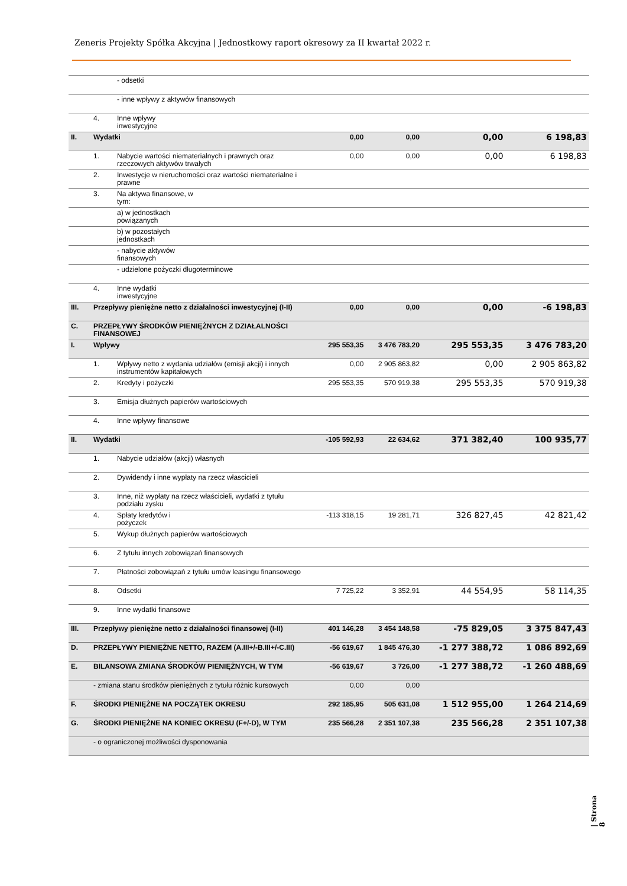Zeneris Projekty Spółka Akcyjna | Jednostkowy raport okresowy za II kwartał 2022 r.
| | | - odsetki | | | | |
| | | - inne wpływy z aktywów finansowych | | | | |
| | 4. | Inne wpływy inwestycyjne | | | | |
| II. | Wydatki | | 0,00 | 0,00 | 0,00 | 6 198,83 |
| | 1. | Nabycie wartości niematerialnych i prawnych oraz rzeczowych aktywów trwałych | 0,00 | 0,00 | 0,00 | 6 198,83 |
| | 2. | Inwestycje w nieruchomości oraz wartości niematerialne i prawne | | | | |
| | 3. | Na aktywa finansowe, w tym: | | | | |
| | | a) w jednostkach powiązanych | | | | |
| | | b) w pozostałych jednostkach | | | | |
| | | - nabycie aktywów finansowych | | | | |
| | | - udzielone pożyczki długoterminowe | | | | |
| | 4. | Inne wydatki inwestycyjne | | | | |
| III. | Przepływy pieniężne netto z działalności inwestycyjnej (I-II) | | 0,00 | 0,00 | 0,00 | -6 198,83 |
| C. | PRZEPŁYWY ŚRODKÓW PIENIĘŻNYCH Z DZIAŁALNOŚCI FINANSOWEJ | | | | | |
| I. | Wpływy | | 295 553,35 | 3 476 783,20 | 295 553,35 | 3 476 783,20 |
| | 1. | Wpływy netto z wydania udziałów (emisji akcji) i innych instrumentów kapitałowych | 0,00 | 2 905 863,82 | 0,00 | 2 905 863,82 |
| | 2. | Kredyty i pożyczki | 295 553,35 | 570 919,38 | 295 553,35 | 570 919,38 |
| | 3. | Emisja dłużnych papierów wartościowych | | | | |
| | 4. | Inne wpływy finansowe | | | | |
| II. | Wydatki | | -105 592,93 | 22 634,62 | 371 382,40 | 100 935,77 |
| | 1. | Nabycie udziałów (akcji) własnych | | | | |
| | 2. | Dywidendy i inne wypłaty na rzecz włascicieli | | | | |
| | 3. | Inne, niż wypłaty na rzecz właścicieli, wydatki z tytułu podziału zysku | | | | |
| | 4. | Spłaty kredytów i pożyczek | -113 318,15 | 19 281,71 | 326 827,45 | 42 821,42 |
| | 5. | Wykup dłużnych papierów wartościowych | | | | |
| | 6. | Z tytułu innych zobowiązań finansowych | | | | |
| | 7. | Płatności zobowiązań z tytułu umów leasingu finansowego | | | | |
| | 8. | Odsetki | 7 725,22 | 3 352,91 | 44 554,95 | 58 114,35 |
| | 9. | Inne wydatki finansowe | | | | |
| III. | Przepływy pieniężne netto z działalności finansowej (I-II) | | 401 146,28 | 3 454 148,58 | -75 829,05 | 3 375 847,43 |
| D. | PRZEPŁYWY PIENIĘŻNE NETTO, RAZEM (A.III+/-B.III+/-C.III) | | -56 619,67 | 1 845 476,30 | -1 277 388,72 | 1 086 892,69 |
| E. | BILANSOWA ZMIANA ŚRODKÓW PIENIĘŻNYCH, W TYM | | -56 619,67 | 3 726,00 | -1 277 388,72 | -1 260 488,69 |
| | - zmiana stanu środków pieniężnych z tytułu różnic kursowych | | 0,00 | 0,00 | | |
| F. | ŚRODKI PIENIĘŻNE NA POCZĄTEK OKRESU | | 292 185,95 | 505 631,08 | 1 512 955,00 | 1 264 214,69 |
| G. | ŚRODKI PIENIĘŻNE NA KONIEC OKRESU (F+/-D), W TYM | | 235 566,28 | 2 351 107,38 | 235 566,28 | 2 351 107,38 |
| | - o ograniczonej możliwości dysponowania | | | | | |
| Strona 8